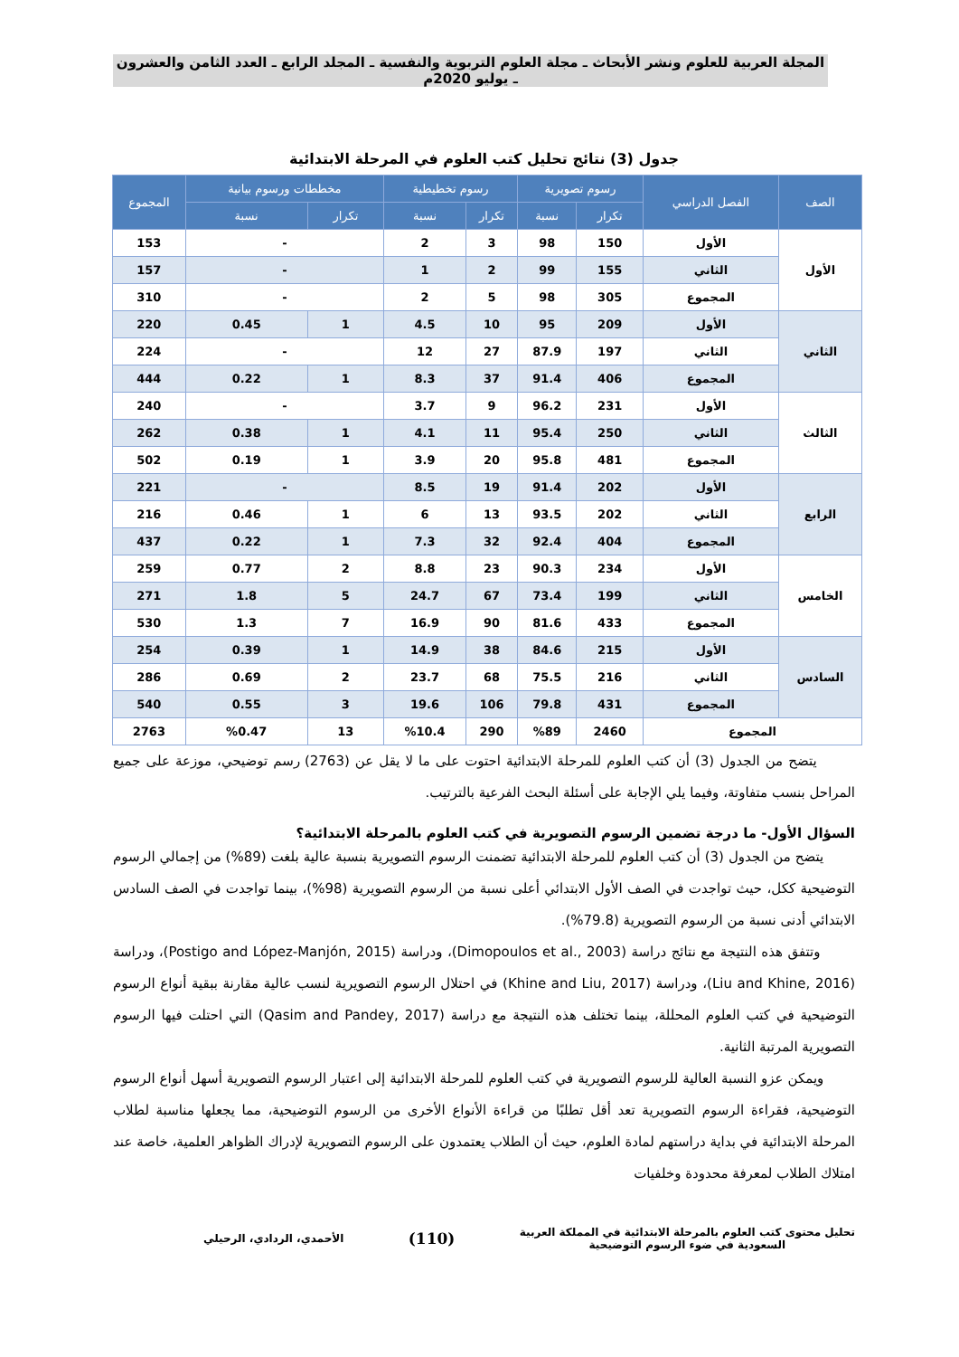المجلة العربية للعلوم ونشر الأبحاث ـ مجلة العلوم التربوية والنفسية ـ المجلد الرابع ـ العدد الثامن والعشرون ـ يوليو 2020م
جدول (3) نتائج تحليل كتب العلوم في المرحلة الابتدائية
| الصف | الفصل الدراسي | رسوم تصويرية | | رسوم تخطيطية | | مخططات ورسوم بيانية | | المجموع |
| --- | --- | --- | --- | --- | --- | --- | --- | --- |
| | | تكرار | نسبة | تكرار | نسبة | تكرار | نسبة | |
| الأول | الأول | 150 | 98 | 3 | 2 | - | | 153 |
| | الثاني | 155 | 99 | 2 | 1 | - | | 157 |
| | المجموع | 305 | 98 | 5 | 2 | - | | 310 |
| الثاني | الأول | 209 | 95 | 10 | 4.5 | 1 | 0.45 | 220 |
| | الثاني | 197 | 87.9 | 27 | 12 | - | | 224 |
| | المجموع | 406 | 91.4 | 37 | 8.3 | 1 | 0.22 | 444 |
| الثالث | الأول | 231 | 96.2 | 9 | 3.7 | - | | 240 |
| | الثاني | 250 | 95.4 | 11 | 4.1 | 1 | 0.38 | 262 |
| | المجموع | 481 | 95.8 | 20 | 3.9 | 1 | 0.19 | 502 |
| الرابع | الأول | 202 | 91.4 | 19 | 8.5 | - | | 221 |
| | الثاني | 202 | 93.5 | 13 | 6 | 1 | 0.46 | 216 |
| | المجموع | 404 | 92.4 | 32 | 7.3 | 1 | 0.22 | 437 |
| الخامس | الأول | 234 | 90.3 | 23 | 8.8 | 2 | 0.77 | 259 |
| | الثاني | 199 | 73.4 | 67 | 24.7 | 5 | 1.8 | 271 |
| | المجموع | 433 | 81.6 | 90 | 16.9 | 7 | 1.3 | 530 |
| السادس | الأول | 215 | 84.6 | 38 | 14.9 | 1 | 0.39 | 254 |
| | الثاني | 216 | 75.5 | 68 | 23.7 | 2 | 0.69 | 286 |
| | المجموع | 431 | 79.8 | 106 | 19.6 | 3 | 0.55 | 540 |
| المجموع | | 2460 | %89 | 290 | %10.4 | 13 | %0.47 | 2763 |
يتضح من الجدول (3) أن كتب العلوم للمرحلة الابتدائية احتوت على ما لا يقل عن (2763) رسم توضيحي، موزعة على جميع المراحل بنسب متفاوتة، وفيما يلي الإجابة على أسئلة البحث الفرعية بالترتيب.
السؤال الأول- ما درجة تضمين الرسوم التصويرية في كتب العلوم بالمرحلة الابتدائية؟
يتضح من الجدول (3) أن كتب العلوم للمرحلة الابتدائية تضمنت الرسوم التصويرية بنسبة عالية بلغت (89%) من إجمالي الرسوم التوضيحية ككل، حيث تواجدت في الصف الأول الابتدائي أعلى نسبة من الرسوم التصويرية (98%)، بينما تواجدت في الصف السادس الابتدائي أدنى نسبة من الرسوم التصويرية (79.8%).
وتتفق هذه النتيجة مع نتائج دراسة (Dimopoulos et al., 2003)، ودراسة (Postigo and López-Manjón, 2015)، ودراسة (Liu and Khine, 2016)، ودراسة (Khine and Liu, 2017) في احتلال الرسوم التصويرية لنسب عالية مقارنة ببقية أنواع الرسوم التوضيحية في كتب العلوم المحللة، بينما تختلف هذه النتيجة مع دراسة (Qasim and Pandey, 2017) التي احتلت فيها الرسوم التصويرية المرتبة الثانية.
ويمكن عزو النسبة العالية للرسوم التصويرية في كتب العلوم للمرحلة الابتدائية إلى اعتبار الرسوم التصويرية أسهل أنواع الرسوم التوضيحية، فقراءة الرسوم التصويرية تعد أقل تطلبًا من قراءة الأنواع الأخرى من الرسوم التوضيحية، مما يجعلها مناسبة لطلاب المرحلة الابتدائية في بداية دراستهم لمادة العلوم، حيث أن الطلاب يعتمدون على الرسوم التصويرية لإدراك الظواهر العلمية، خاصة عند امتلاك الطلاب لمعرفة محدودة وخلفيات
تحليل محتوى كتب العلوم بالمرحلة الابتدائية في المملكة العربية
السعودية في ضوء الرسوم التوضيحية
(110)
الأحمدي، الردادي، الرحيلي